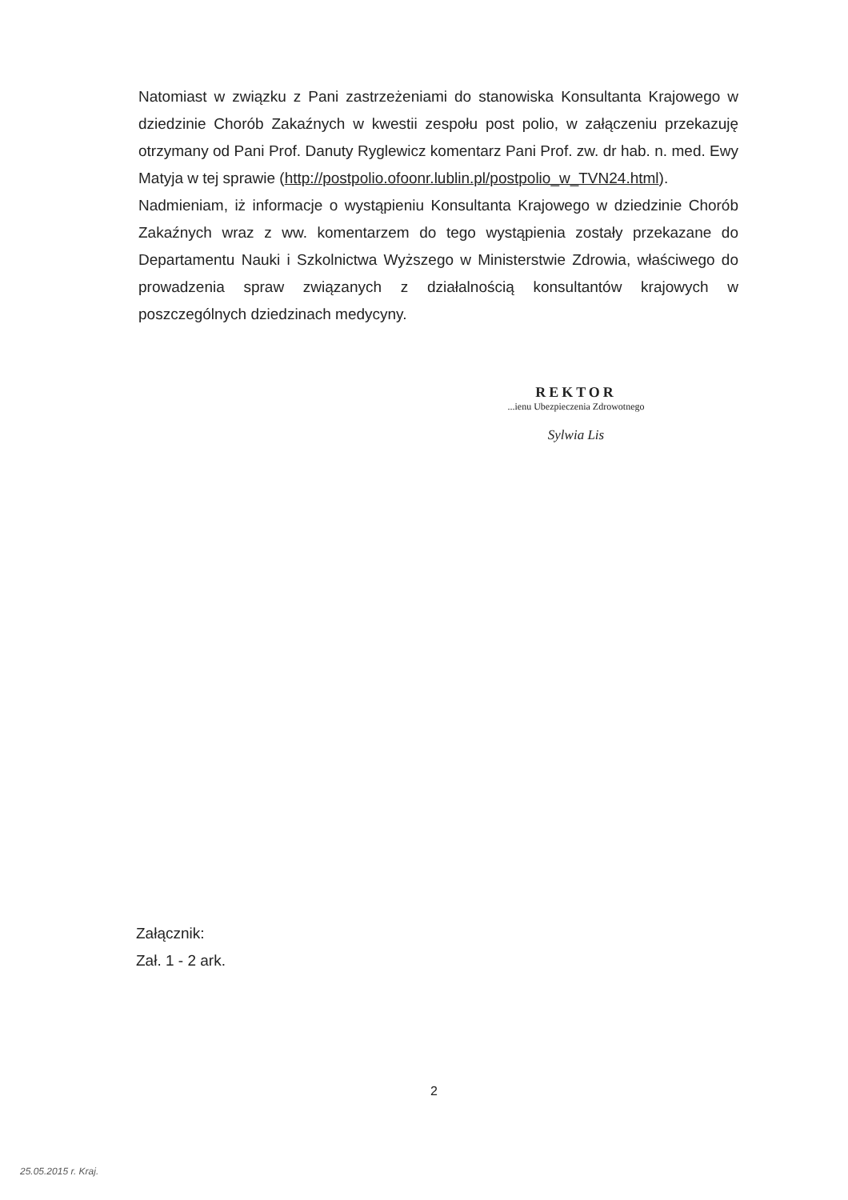Natomiast w związku z Pani zastrzeżeniami do stanowiska Konsultanta Krajowego w dziedzinie Chorób Zakaźnych w kwestii zespołu post polio, w załączeniu przekazuję otrzymany od Pani Prof. Danuty Ryglewicz komentarz Pani Prof. zw. dr hab. n. med. Ewy Matyja w tej sprawie (http://postpolio.ofoonr.lublin.pl/postpolio_w_TVN24.html).
Nadmieniam, iż informacje o wystąpieniu Konsultanta Krajowego w dziedzinie Chorób Zakaźnych wraz z ww. komentarzem do tego wystąpienia zostały przekazane do Departamentu Nauki i Szkolnictwa Wyższego w Ministerstwie Zdrowia, właściwego do prowadzenia spraw związanych z działalnością konsultantów krajowych w poszczególnych dziedzinach medycyny.
REKTOR
...ienu Ubezpieczenia Zdrowotnego
Sylwia Lis
Załącznik:
Zał. 1 - 2 ark.
2
25.05.2015 r. Kraj.